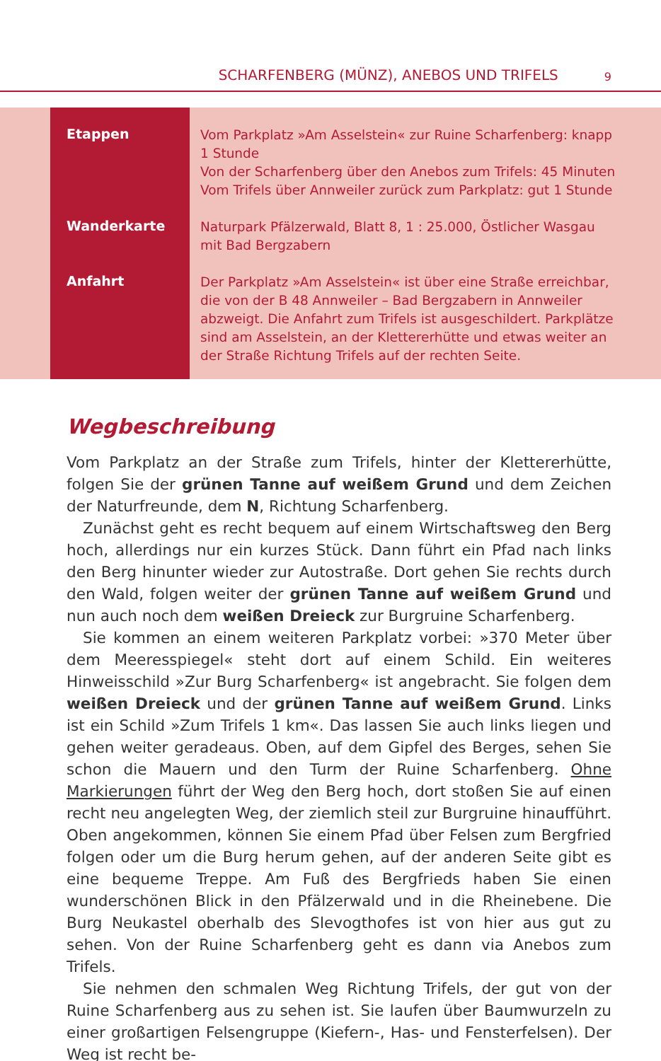SCHARFENBERG (MÜNZ), ANEBOS UND TRIFELS 9
| Etappen | Vom Parkplatz »Am Asselstein« zur Ruine Scharfenberg: knapp 1 Stunde Von der Scharfenberg über den Anebos zum Trifels: 45 Minuten Vom Trifels über Annweiler zurück zum Parkplatz: gut 1 Stunde |
| Wanderkarte | Naturpark Pfälzerwald, Blatt 8, 1 : 25.000, Östlicher Wasgau mit Bad Bergzabern |
| Anfahrt | Der Parkplatz »Am Asselstein« ist über eine Straße erreichbar, die von der B 48 Annweiler – Bad Bergzabern in Annweiler abzweigt. Die Anfahrt zum Trifels ist ausgeschildert. Parkplätze sind am Asselstein, an der Klettererhütte und etwas weiter an der Straße Richtung Trifels auf der rechten Seite. |
Wegbeschreibung
Vom Parkplatz an der Straße zum Trifels, hinter der Klettererhütte, folgen Sie der grünen Tanne auf weißem Grund und dem Zeichen der Naturfreunde, dem N, Richtung Scharfenberg.
Zunächst geht es recht bequem auf einem Wirtschaftsweg den Berg hoch, allerdings nur ein kurzes Stück. Dann führt ein Pfad nach links den Berg hinunter wieder zur Autostraße. Dort gehen Sie rechts durch den Wald, folgen weiter der grünen Tanne auf weißem Grund und nun auch noch dem weißen Dreieck zur Burgruine Scharfenberg.
Sie kommen an einem weiteren Parkplatz vorbei: »370 Meter über dem Meeresspiegel« steht dort auf einem Schild. Ein weiteres Hinweisschild »Zur Burg Scharfenberg« ist angebracht. Sie folgen dem weißen Dreieck und der grünen Tanne auf weißem Grund. Links ist ein Schild »Zum Trifels 1 km«. Das lassen Sie auch links liegen und gehen weiter geradeaus. Oben, auf dem Gipfel des Berges, sehen Sie schon die Mauern und den Turm der Ruine Scharfenberg. Ohne Markierungen führt der Weg den Berg hoch, dort stoßen Sie auf einen recht neu angelegten Weg, der ziemlich steil zur Burgruine hinaufführt. Oben angekommen, können Sie einem Pfad über Felsen zum Bergfried folgen oder um die Burg herum gehen, auf der anderen Seite gibt es eine bequeme Treppe. Am Fuß des Bergfrieds haben Sie einen wunderschönen Blick in den Pfälzerwald und in die Rheinebene. Die Burg Neukastel oberhalb des Slevogthofes ist von hier aus gut zu sehen. Von der Ruine Scharfenberg geht es dann via Anebos zum Trifels.
Sie nehmen den schmalen Weg Richtung Trifels, der gut von der Ruine Scharfenberg aus zu sehen ist. Sie laufen über Baumwurzeln zu einer großartigen Felsengruppe (Kiefern-, Has- und Fensterfelsen). Der Weg ist recht be-